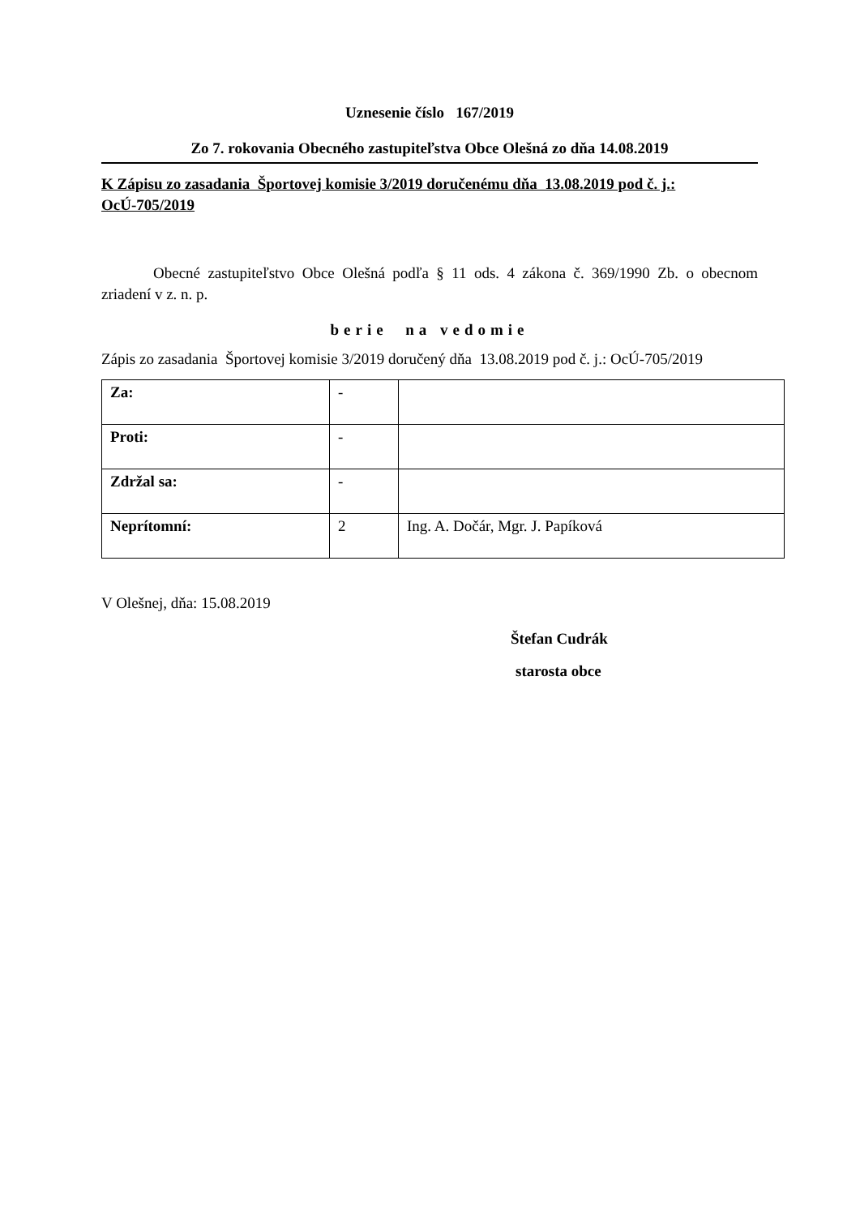Uznesenie číslo 167/2019
Zo 7. rokovania Obecného zastupiteľstva Obce Olešná zo dňa 14.08.2019
K Zápisu zo zasadania Športovej komisie 3/2019 doručenému dňa 13.08.2019 pod č. j.: OcÚ-705/2019
Obecné zastupiteľstvo Obce Olešná podľa § 11 ods. 4 zákona č. 369/1990 Zb. o obecnom zriadení v z. n. p.
berie na vedomie
Zápis zo zasadania Športovej komisie 3/2019 doručený dňa 13.08.2019 pod č. j.: OcÚ-705/2019
| Za: | - | |
| Proti: | - | |
| Zdržal sa: | - | |
| Neprítomní: | 2 | Ing. A. Dočár, Mgr. J. Papíková |
V Olešnej, dňa: 15.08.2019
Štefan Cudrák
starosta obce